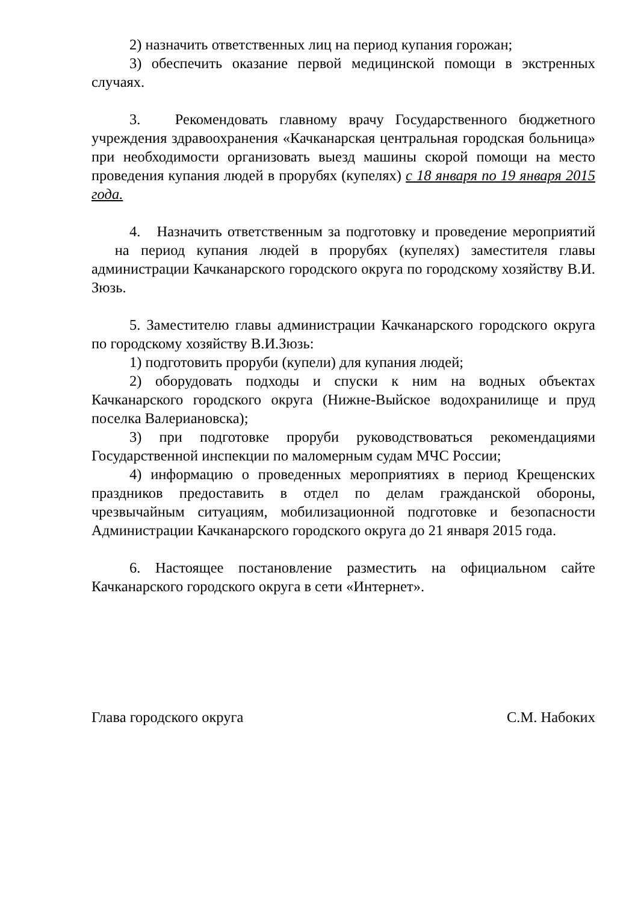2) назначить ответственных лиц на период купания горожан;
3) обеспечить оказание первой медицинской помощи в экстренных случаях.
3. Рекомендовать главному врачу Государственного бюджетного учреждения здравоохранения «Качканарская центральная городская больница» при необходимости организовать выезд машины скорой помощи на место проведения купания людей в прорубях (купелях) с 18 января по 19 января 2015 года.
4. Назначить ответственным за подготовку и проведение мероприятий на период купания людей в прорубях (купелях) заместителя главы администрации Качканарского городского округа по городскому хозяйству В.И. Зюзь.
5. Заместителю главы администрации Качканарского городского округа по городскому хозяйству В.И.Зюзь:
1) подготовить проруби (купели) для купания людей;
2) оборудовать подходы и спуски к ним на водных объектах Качканарского городского округа (Нижне-Выйское водохранилище и пруд поселка Валериановска);
3) при подготовке проруби руководствоваться рекомендациями Государственной инспекции по маломерным судам МЧС России;
4) информацию о проведенных мероприятиях в период Крещенских праздников предоставить в отдел по делам гражданской обороны, чрезвычайным ситуациям, мобилизационной подготовке и безопасности Администрации Качканарского городского округа до 21 января 2015 года.
6. Настоящее постановление разместить на официальном сайте Качканарского городского округа в сети «Интернет».
Глава городского округа С.М. Набоких